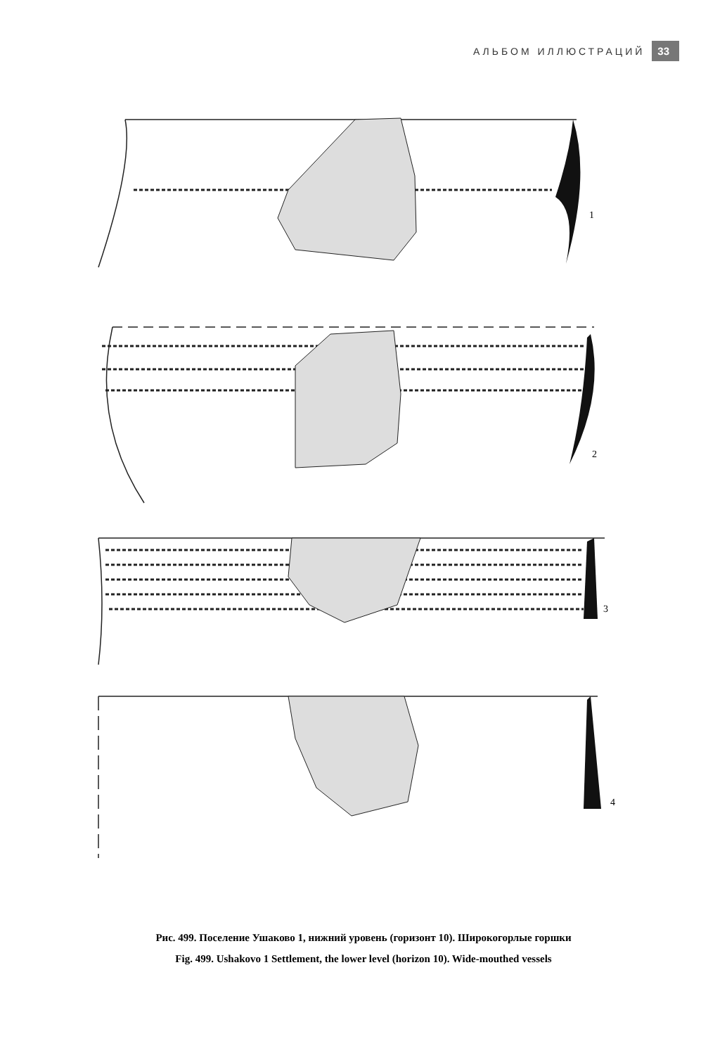АЛЬБОМ ИЛЛЮСТРАЦИЙ 33
1
2
3
4
Рис. 499. Поселение Ушаково 1, нижний уровень (горизонт 10). Широкогорлые горшки
Fig. 499. Ushakovo 1 Settlement, the lower level (horizon 10). Wide-mouthed vessels